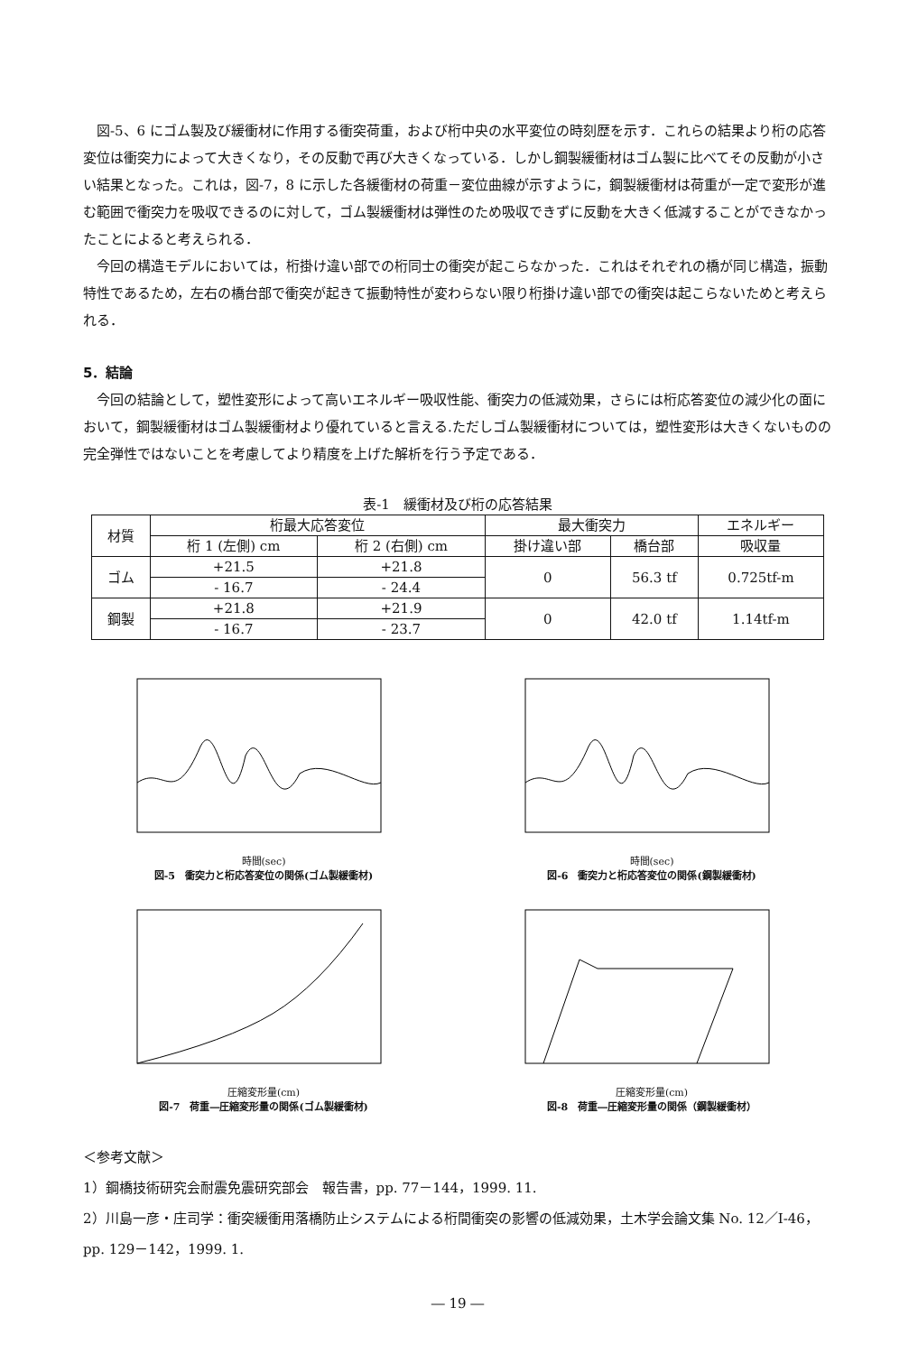図-5、6 にゴム製及び緩衝材に作用する衝突荷重，および桁中央の水平変位の時刻歴を示す．これらの結果より桁の応答変位は衝突力によって大きくなり，その反動で再び大きくなっている．しかし鋼製緩衝材はゴム製に比べてその反動が小さい結果となった。これは，図-7，8 に示した各緩衝材の荷重－変位曲線が示すように，鋼製緩衝材は荷重が一定で変形が進む範囲で衝突力を吸収できるのに対して，ゴム製緩衝材は弾性のため吸収できずに反動を大きく低減することができなかったことによると考えられる．
今回の構造モデルにおいては，桁掛け違い部での桁同士の衝突が起こらなかった．これはそれぞれの橋が同じ構造，振動特性であるため，左右の橋台部で衝突が起きて振動特性が変わらない限り桁掛け違い部での衝突は起こらないためと考えられる．
5．結論
今回の結論として，塑性変形によって高いエネルギー吸収性能、衝突力の低減効果，さらには桁応答変位の減少化の面において，鋼製緩衝材はゴム製緩衝材より優れていると言える.ただしゴム製緩衝材については，塑性変形は大きくないものの完全弾性ではないことを考慮してより精度を上げた解析を行う予定である．
表-1　緩衝材及び桁の応答結果
| 材質 | 桁最大応答変位 | | 最大衝突力 | | エネルギー |
| --- | --- | --- | --- | --- | --- |
| | 桁 1 (左側) cm | 桁 2 (右側) cm | 掛け違い部 | 橋台部 | 吸収量 |
| ゴム | +21.5 | +21.8 | 0 | 56.3 tf | 0.725tf-m |
| | - 16.7 | - 24.4 | | | |
| 鋼製 | +21.8 | +21.9 | 0 | 42.0 tf | 1.14tf-m |
| | - 16.7 | - 23.7 | | | |
時間(sec)
図-5　衝突力と桁応答変位の関係(ゴム製緩衝材)
時間(sec)
図-6　衝突力と桁応答変位の関係(鋼製緩衝材)
圧縮変形量(cm)
図-7　荷重―圧縮変形量の関係(ゴム製緩衝材)
圧縮変形量(cm)
図-8　荷重―圧縮変形量の関係（鋼製緩衝材）
＜参考文献＞
1）鋼橋技術研究会耐震免震研究部会　報告書，pp. 77－144，1999. 11.
2）川島一彦・庄司学：衝突緩衝用落橋防止システムによる桁間衝突の影響の低減効果，土木学会論文集 No. 12／I-46，pp. 129－142，1999. 1.
― 19 ―